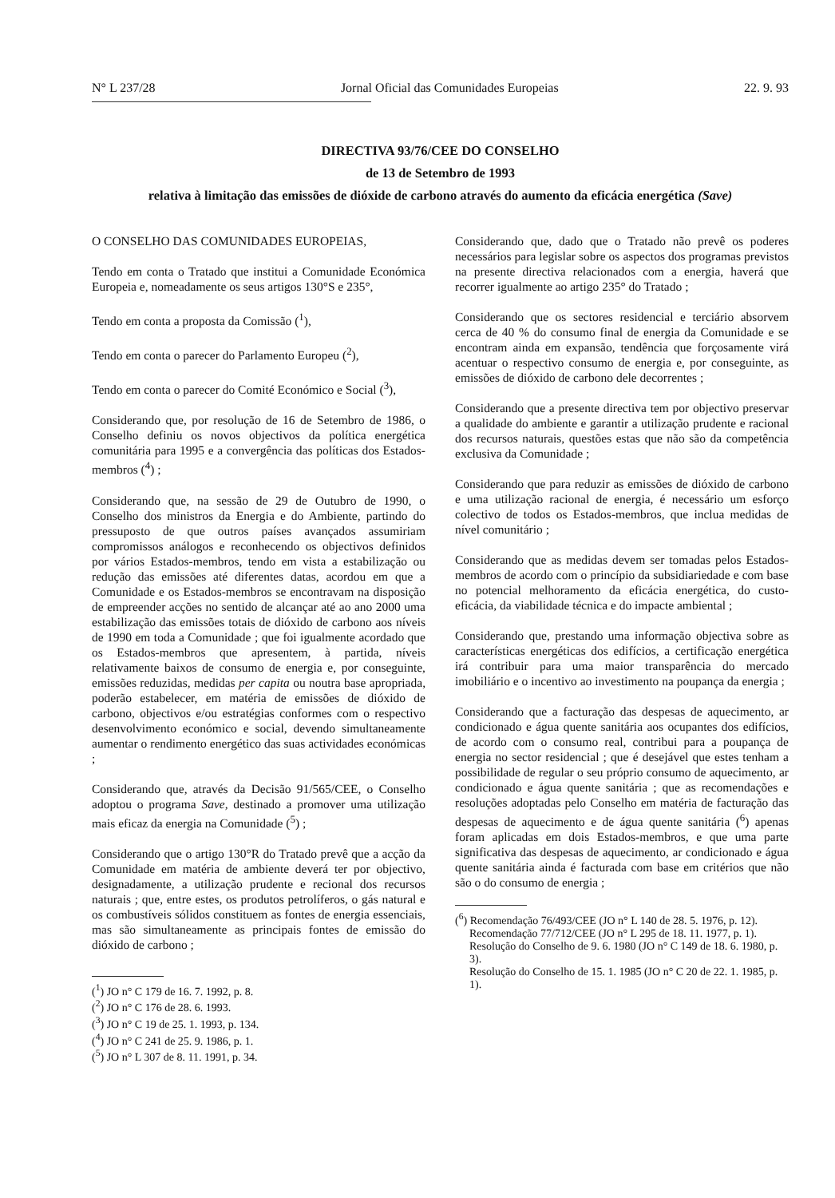N° L 237/28 Jornal Oficial das Comunidades Europeias 22. 9. 93
DIRECTIVA 93/76/CEE DO CONSELHO
de 13 de Setembro de 1993
relativa à limitação das emissões de dióxide de carbono através do aumento da eficácia energética (Save)
O CONSELHO DAS COMUNIDADES EUROPEIAS,
Tendo em conta o Tratado que institui a Comunidade Económica Europeia e, nomeadamente os seus artigos 130°S e 235°,
Tendo em conta a proposta da Comissão (<sup>1</sup>),
Tendo em conta o parecer do Parlamento Europeu (<sup>2</sup>),
Tendo em conta o parecer do Comité Económico e Social (<sup>3</sup>),
Considerando que, por resolução de 16 de Setembro de 1986, o Conselho definiu os novos objectivos da política energética comunitária para 1995 e a convergência das políticas dos Estados-membros (<sup>4</sup>) ;
Considerando que, na sessão de 29 de Outubro de 1990, o Conselho dos ministros da Energia e do Ambiente, partindo do pressuposto de que outros países avançados assumiriam compromissos análogos e reconhecendo os objectivos definidos por vários Estados-membros, tendo em vista a estabilização ou redução das emissões até diferentes datas, acordou em que a Comunidade e os Estados-membros se encontravam na disposição de empreender acções no sentido de alcançar até ao ano 2000 uma estabilização das emissões totais de dióxido de carbono aos níveis de 1990 em toda a Comunidade ; que foi igualmente acordado que os Estados-membros que apresentem, à partida, níveis relativamente baixos de consumo de energia e, por conseguinte, emissões reduzidas, medidas per capita ou noutra base apropriada, poderão estabelecer, em matéria de emissões de dióxido de carbono, objectivos e/ou estratégias conformes com o respectivo desenvolvimento económico e social, devendo simultaneamente aumentar o rendimento energético das suas actividades económicas ;
Considerando que, através da Decisão 91/565/CEE, o Conselho adoptou o programa Save, destinado a promover uma utilização mais eficaz da energia na Comunidade (<sup>5</sup>) ;
Considerando que o artigo 130°R do Tratado prevê que a acção da Comunidade em matéria de ambiente deverá ter por objectivo, designadamente, a utilização prudente e recional dos recursos naturais ; que, entre estes, os produtos petrolíferos, o gás natural e os combustíveis sólidos constituem as fontes de energia essenciais, mas são simultaneamente as principais fontes de emissão do dióxido de carbono ;
(<sup>1</sup>) JO n° C 179 de 16. 7. 1992, p. 8.
(<sup>2</sup>) JO n° C 176 de 28. 6. 1993.
(<sup>3</sup>) JO n° C 19 de 25. 1. 1993, p. 134.
(<sup>4</sup>) JO n° C 241 de 25. 9. 1986, p. 1.
(<sup>5</sup>) JO n° L 307 de 8. 11. 1991, p. 34.
Considerando que, dado que o Tratado não prevê os poderes necessários para legislar sobre os aspectos dos programas previstos na presente directiva relacionados com a energia, haverá que recorrer igualmente ao artigo 235° do Tratado ;
Considerando que os sectores residencial e terciário absorvem cerca de 40 % do consumo final de energia da Comunidade e se encontram ainda em expansão, tendência que forçosamente virá acentuar o respectivo consumo de energia e, por conseguinte, as emissões de dióxido de carbono dele decorrentes ;
Considerando que a presente directiva tem por objectivo preservar a qualidade do ambiente e garantir a utilização prudente e racional dos recursos naturais, questões estas que não são da competência exclusiva da Comunidade ;
Considerando que para reduzir as emissões de dióxido de carbono e uma utilização racional de energia, é necessário um esforço colectivo de todos os Estados-membros, que inclua medidas de nível comunitário ;
Considerando que as medidas devem ser tomadas pelos Estados-membros de acordo com o princípio da subsidiariedade e com base no potencial melhoramento da eficácia energética, do custo-eficácia, da viabilidade técnica e do impacte ambiental ;
Considerando que, prestando uma informação objectiva sobre as características energéticas dos edifícios, a certificação energética irá contribuir para uma maior transparência do mercado imobiliário e o incentivo ao investimento na poupança da energia ;
Considerando que a facturação das despesas de aquecimento, ar condicionado e água quente sanitária aos ocupantes dos edifícios, de acordo com o consumo real, contribui para a poupança de energia no sector residencial ; que é desejável que estes tenham a possibilidade de regular o seu próprio consumo de aquecimento, ar condicionado e água quente sanitária ; que as recomendações e resoluções adoptadas pelo Conselho em matéria de facturação das despesas de aquecimento e de água quente sanitária (<sup>6</sup>) apenas foram aplicadas em dois Estados-membros, e que uma parte significativa das despesas de aquecimento, ar condicionado e água quente sanitária ainda é facturada com base em critérios que não são o do consumo de energia ;
(<sup>6</sup>) Recomendação 76/493/CEE (JO n° L 140 de 28. 5. 1976, p. 12).
Recomendação 77/712/CEE (JO n° L 295 de 18. 11. 1977, p. 1).
Resolução do Conselho de 9. 6. 1980 (JO n° C 149 de 18. 6. 1980, p. 3).
Resolução do Conselho de 15. 1. 1985 (JO n° C 20 de 22. 1. 1985, p. 1).